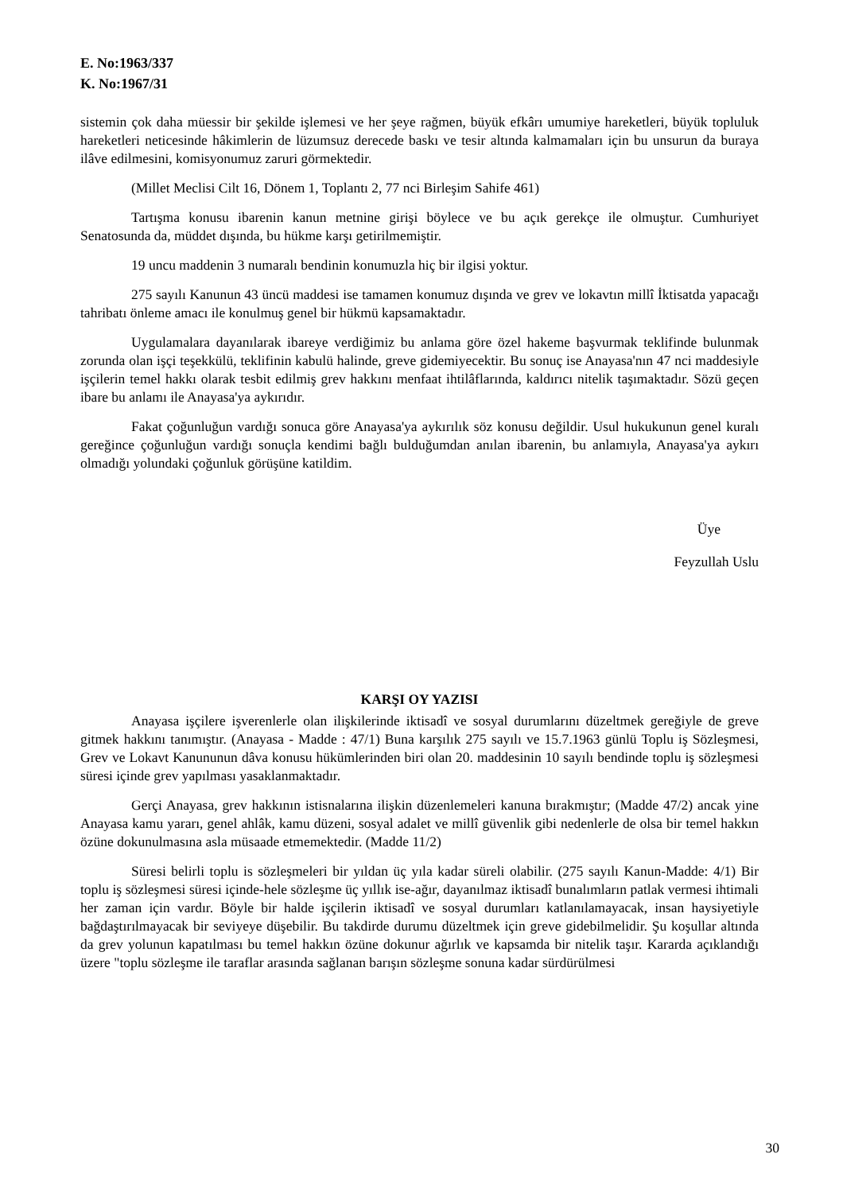E. No:1963/337
K. No:1967/31
sistemin çok daha müessir bir şekilde işlemesi ve her şeye rağmen, büyük efkârı umumiye hareketleri, büyük topluluk hareketleri neticesinde hâkimlerin de lüzumsuz derecede baskı ve tesir altında kalmamaları için bu unsurun da buraya ilâve edilmesini, komisyonumuz zaruri görmektedir.
(Millet Meclisi Cilt 16, Dönem 1, Toplantı 2, 77 nci Birleşim Sahife 461)
Tartışma konusu ibarenin kanun metnine girişi böylece ve bu açık gerekçe ile olmuştur. Cumhuriyet Senatosunda da, müddet dışında, bu hükme karşı getirilmemiştir.
19 uncu maddenin 3 numaralı bendinin konumuzla hiç bir ilgisi yoktur.
275 sayılı Kanunun 43 üncü maddesi ise tamamen konumuz dışında ve grev ve lokavtın millî İktisatda yapacağı tahribatı önleme amacı ile konulmuş genel bir hükmü kapsamaktadır.
Uygulamalara dayanılarak ibareye verdiğimiz bu anlama göre özel hakeme başvurmak teklifinde bulunmak zorunda olan işçi teşekkülü, teklifinin kabulü halinde, greve gidemiyecektir. Bu sonuç ise Anayasa'nın 47 nci maddesiyle işçilerin temel hakkı olarak tesbit edilmiş grev hakkını menfaat ihtilâflarında, kaldırıcı nitelik taşımaktadır. Sözü geçen ibare bu anlamı ile Anayasa'ya aykırıdır.
Fakat çoğunluğun vardığı sonuca göre Anayasa'ya aykırılık söz konusu değildir. Usul hukukunun genel kuralı gereğince çoğunluğun vardığı sonuçla kendimi bağlı bulduğumdan anılan ibarenin, bu anlamıyla, Anayasa'ya aykırı olmadığı yolundaki çoğunluk görüşüne katildim.
Üye
Feyzullah Uslu
KARŞI OY YAZISI
Anayasa işçilere işverenlerle olan ilişkilerinde iktisadî ve sosyal durumlarını düzeltmek gereğiyle de greve gitmek hakkını tanımıştır. (Anayasa - Madde : 47/1) Buna karşılık 275 sayılı ve 15.7.1963 günlü Toplu iş Sözleşmesi, Grev ve Lokavt Kanununun dâva konusu hükümlerinden biri olan 20. maddesinin 10 sayılı bendinde toplu iş sözleşmesi süresi içinde grev yapılması yasaklanmaktadır.
Gerçi Anayasa, grev hakkının istisnalarına ilişkin düzenlemeleri kanuna bırakmıştır; (Madde 47/2) ancak yine Anayasa kamu yararı, genel ahlâk, kamu düzeni, sosyal adalet ve millî güvenlik gibi nedenlerle de olsa bir temel hakkın özüne dokunulmasına asla müsaade etmemektedir. (Madde 11/2)
Süresi belirli toplu is sözleşmeleri bir yıldan üç yıla kadar süreli olabilir. (275 sayılı Kanun-Madde: 4/1) Bir toplu iş sözleşmesi süresi içinde-hele sözleşme üç yıllık ise-ağır, dayanılmaz iktisadî bunalımların patlak vermesi ihtimali her zaman için vardır. Böyle bir halde işçilerin iktisadî ve sosyal durumları katlanılamayacak, insan haysiyetiyle bağdaştırılmayacak bir seviyeye düşebilir. Bu takdirde durumu düzeltmek için greve gidebilmelidir. Şu koşullar altında da grev yolunun kapatılması bu temel hakkın özüne dokunur ağırlık ve kapsamda bir nitelik taşır. Kararda açıklandığı üzere "toplu sözleşme ile taraflar arasında sağlanan barışın sözleşme sonuna kadar sürdürülmesi
30